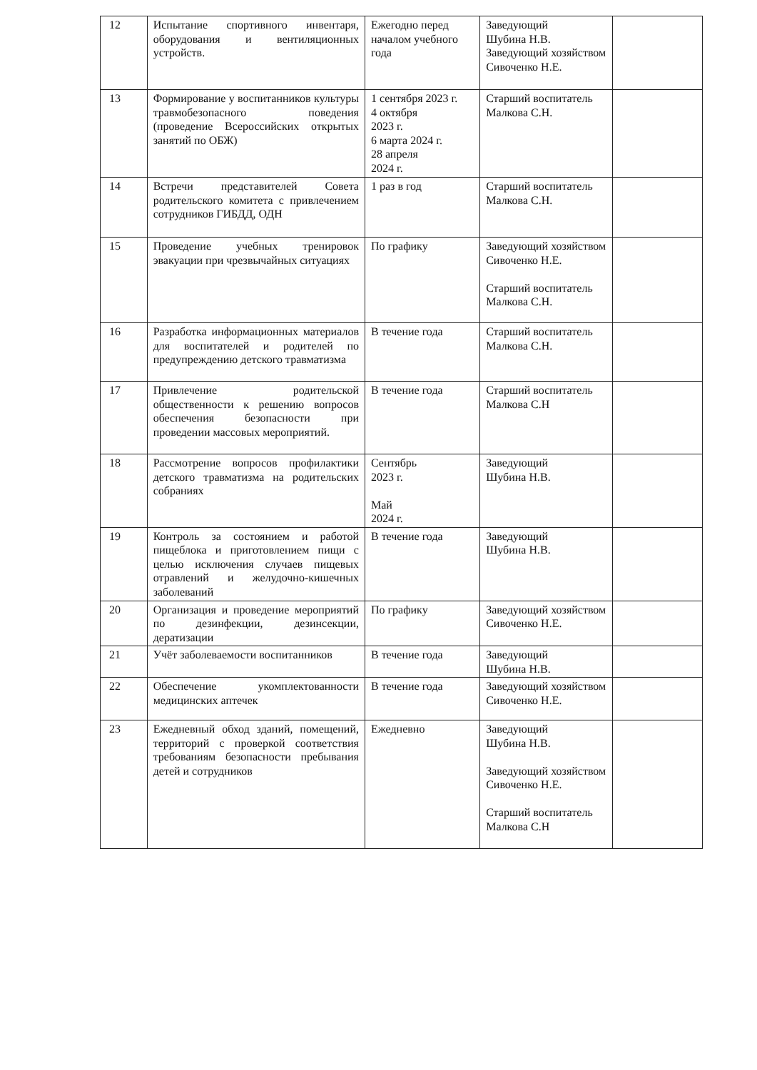| 12 | Испытание спортивного инвентаря, оборудования и вентиляционных устройств. | Ежегодно перед началом учебного года | Заведующий Шубина Н.В. Заведующий хозяйством Сивоченко Н.Е. | |
| 13 | Формирование у воспитанников культуры травмобезопасного поведения (проведение Всероссийских открытых занятий по ОБЖ) | 1 сентября 2023 г. 4 октября 2023 г. 6 марта 2024 г. 28 апреля 2024 г. | Старший воспитатель Малкова С.Н. | |
| 14 | Встречи представителей Совета родительского комитета с привлечением сотрудников ГИБДД, ОДН | 1 раз в год | Старший воспитатель Малкова С.Н. | |
| 15 | Проведение учебных тренировок эвакуации при чрезвычайных ситуациях | По графику | Заведующий хозяйством Сивоченко Н.Е. Старший воспитатель Малкова С.Н. | |
| 16 | Разработка информационных материалов для воспитателей и родителей по предупреждению детского травматизма | В течение года | Старший воспитатель Малкова С.Н. | |
| 17 | Привлечение родительской общественности к решению вопросов обеспечения безопасности при проведении массовых мероприятий. | В течение года | Старший воспитатель Малкова С.Н | |
| 18 | Рассмотрение вопросов профилактики детского травматизма на родительских собраниях | Сентябрь 2023 г. Май 2024 г. | Заведующий Шубина Н.В. | |
| 19 | Контроль за состоянием и работой пищеблока и приготовлением пищи с целью исключения случаев пищевых отравлений и желудочно-кишечных заболеваний | В течение года | Заведующий Шубина Н.В. | |
| 20 | Организация и проведение мероприятий по дезинфекции, дезинсекции, дератизации | По графику | Заведующий хозяйством Сивоченко Н.Е. | |
| 21 | Учёт заболеваемости воспитанников | В течение года | Заведующий Шубина Н.В. | |
| 22 | Обеспечение укомплектованности медицинских аптечек | В течение года | Заведующий хозяйством Сивоченко Н.Е. | |
| 23 | Ежедневный обход зданий, помещений, территорий с проверкой соответствия требованиям безопасности пребывания детей и сотрудников | Ежедневно | Заведующий Шубина Н.В. Заведующий хозяйством Сивоченко Н.Е. Старший воспитатель Малкова С.Н | |